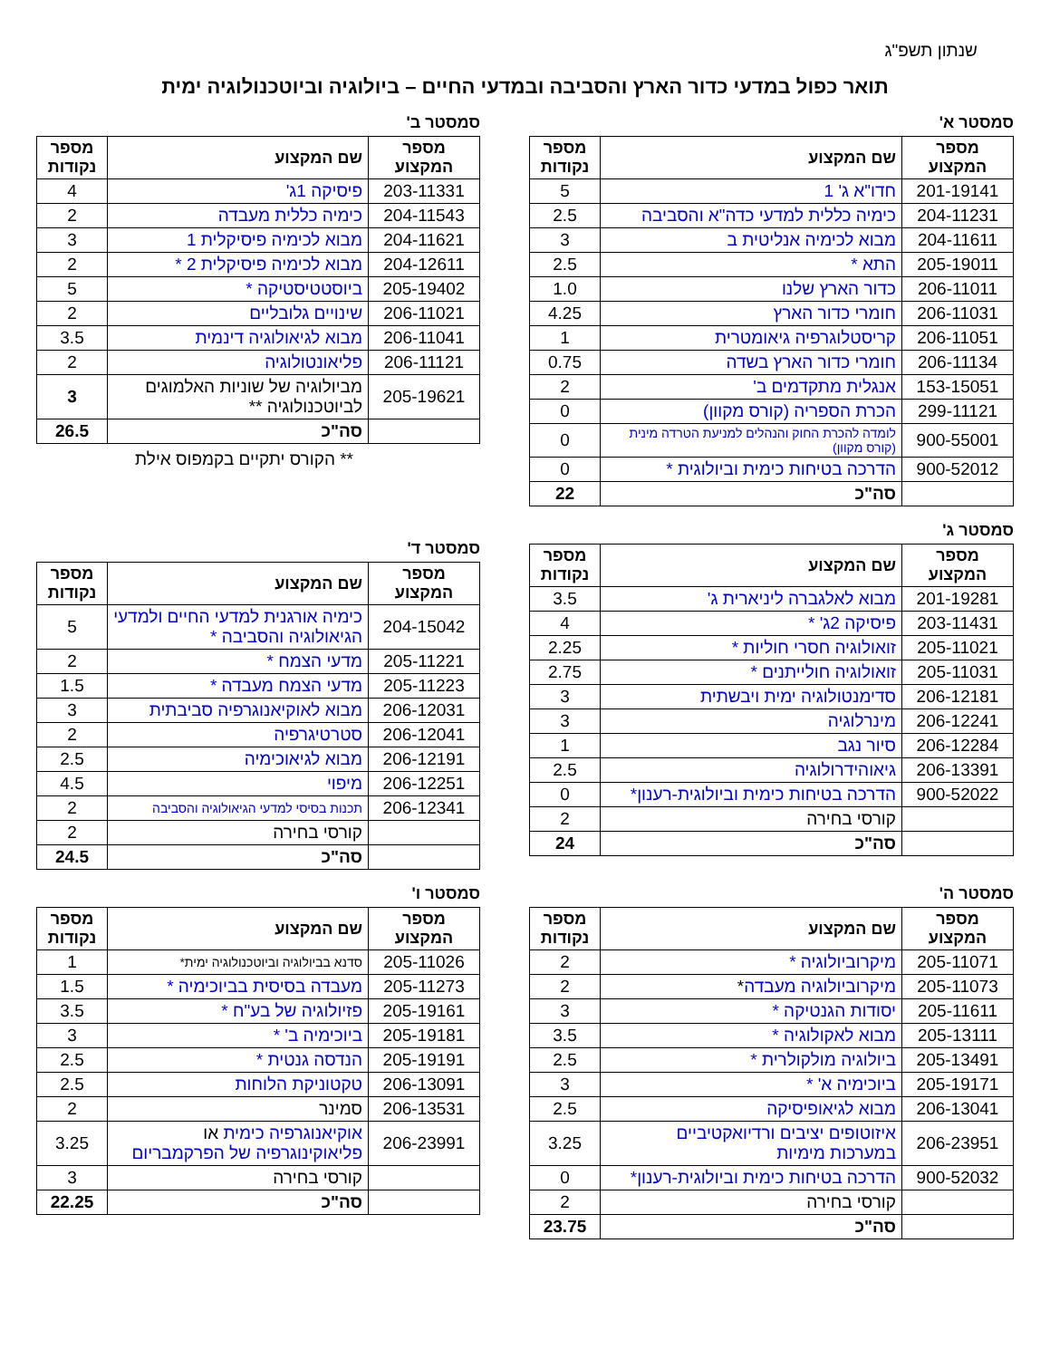שנתון תשפ"ג
תואר כפול במדעי כדור הארץ והסביבה ובמדעי החיים – ביולוגיה וביוטכנולוגיה ימית
סמסטר א'
| מספר המקצוע | שם המקצוע | מספר נקודות |
| --- | --- | --- |
| 201-19141 | חדו"א ג' 1 | 5 |
| 204-11231 | כימיה כללית למדעי כדה"א והסביבה | 2.5 |
| 204-11611 | מבוא לכימיה אנליטית ב | 3 |
| 205-19011 | התא * | 2.5 |
| 206-11011 | כדור הארץ שלנו | 1.0 |
| 206-11031 | חומרי כדור הארץ | 4.25 |
| 206-11051 | קריסטלוגרפיה גיאומטרית | 1 |
| 206-11134 | חומרי כדור הארץ בשדה | 0.75 |
| 153-15051 | אנגלית מתקדמים ב' | 2 |
| 299-11121 | הכרת הספריה (קורס מקוון) | 0 |
| 900-55001 | לומדה להכרת החוק והנהלים למניעת הטרדה מינית (קורס מקוון) | 0 |
| 900-52012 | הדרכה בטיחות כימית וביולוגית * | 0 |
| | סה"כ | 22 |
סמסטר ב'
| מספר המקצוע | שם המקצוע | מספר נקודות |
| --- | --- | --- |
| 203-11331 | פיסיקה 1ג' | 4 |
| 204-11543 | כימיה כללית מעבדה | 2 |
| 204-11621 | מבוא לכימיה פיסיקלית 1 | 3 |
| 204-12611 | מבוא לכימיה פיסיקלית 2 * | 2 |
| 205-19402 | ביוסטטיסטיקה * | 5 |
| 206-11021 | שינויים גלובליים | 2 |
| 206-11041 | מבוא לגיאולוגיה דינמית | 3.5 |
| 206-11121 | פליאונטולוגיה | 2 |
| 205-19621 | מביולוגיה של שוניות האלמוגים לביוטכנולוגיה ** | 3 |
| | סה"כ | 26.5 |
** הקורס יתקיים בקמפוס אילת
סמסטר ג'
| מספר המקצוע | שם המקצוע | מספר נקודות |
| --- | --- | --- |
| 201-19281 | מבוא לאלגברה ליניארית ג' | 3.5 |
| 203-11431 | פיסיקה 2ג' * | 4 |
| 205-11021 | זואולוגיה חסרי חוליות * | 2.25 |
| 205-11031 | זואולוגיה חולייתנים * | 2.75 |
| 206-12181 | סדימנטולוגיה ימית ויבשתית | 3 |
| 206-12241 | מינרלוגיה | 3 |
| 206-12284 | סיור נגב | 1 |
| 206-13391 | גיאוהידרולוגיה | 2.5 |
| 900-52022 | הדרכה בטיחות כימית וביולוגית-רענון* | 0 |
| | קורסי בחירה | 2 |
| | סה"כ | 24 |
סמסטר ד'
| מספר המקצוע | שם המקצוע | מספר נקודות |
| --- | --- | --- |
| 204-15042 | כימיה אורגנית למדעי החיים ולמדעי הגיאולוגיה והסביבה * | 5 |
| 205-11221 | מדעי הצמח * | 2 |
| 205-11223 | מדעי הצמח מעבדה * | 1.5 |
| 206-12031 | מבוא לאוקיאנוגרפיה סביבתית | 3 |
| 206-12041 | סטרטיגרפיה | 2 |
| 206-12191 | מבוא לגיאוכימיה | 2.5 |
| 206-12251 | מיפוי | 4.5 |
| 206-12341 | תכנות בסיסי למדעי הגיאולוגיה והסביבה | 2 |
| | קורסי בחירה | 2 |
| | סה"כ | 24.5 |
סמסטר ה'
| מספר המקצוע | שם המקצוע | מספר נקודות |
| --- | --- | --- |
| 205-11071 | מיקרוביולוגיה * | 2 |
| 205-11073 | מיקרוביולוגיה מעבדה * | 2 |
| 205-11611 | יסודות הגנטיקה * | 3 |
| 205-13111 | מבוא לאקולוגיה * | 3.5 |
| 205-13491 | ביולוגיה מולקולרית * | 2.5 |
| 205-19171 | ביוכימיה א' * | 3 |
| 206-13041 | מבוא לגיאופיסיקה | 2.5 |
| 206-23951 | איזוטופים יציבים ורדיואקטיביים במערכות מימיות | 3.25 |
| 900-52032 | הדרכה בטיחות כימית וביולוגית-רענון* | 0 |
| | קורסי בחירה | 2 |
| | סה"כ | 23.75 |
סמסטר ו'
| מספר המקצוע | שם המקצוע | מספר נקודות |
| --- | --- | --- |
| 205-11026 | סדנא בביולוגיה וביוטכנולוגיה ימית* | 1 |
| 205-11273 | מעבדה בסיסית בביוכימיה * | 1.5 |
| 205-19161 | פזיולוגיה של בע"ח * | 3.5 |
| 205-19181 | ביוכימיה ב' * | 3 |
| 205-19191 | הנדסה גנטית * | 2.5 |
| 206-13091 | טקטוניקת הלוחות | 2.5 |
| 206-13531 | סמינר | 2 |
| 206-23991 | אוקיאנוגרפיה כימית או פליאוקינוגרפיה של הפרקמבריום | 3.25 |
| | קורסי בחירה | 3 |
| | סה"כ | 22.25 |